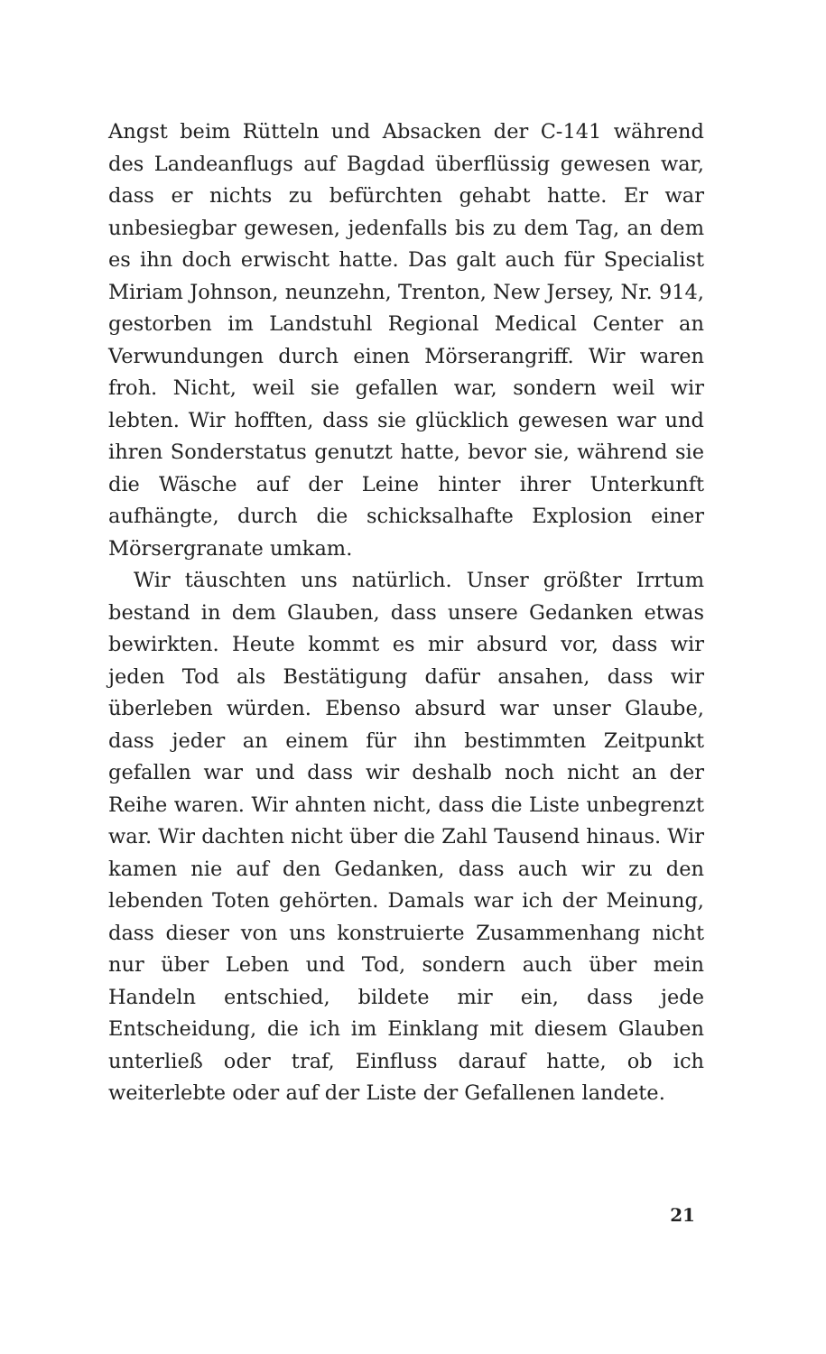Angst beim Rütteln und Absacken der C-141 während des Landeanflugs auf Bagdad überflüssig gewesen war, dass er nichts zu befürchten gehabt hatte. Er war unbesiegbar gewesen, jedenfalls bis zu dem Tag, an dem es ihn doch erwischt hatte. Das galt auch für Specialist Miriam Johnson, neunzehn, Trenton, New Jersey, Nr. 914, gestorben im Landstuhl Regional Medical Center an Verwundungen durch einen Mörserangriff. Wir waren froh. Nicht, weil sie gefallen war, sondern weil wir lebten. Wir hofften, dass sie glücklich gewesen war und ihren Sonderstatus genutzt hatte, bevor sie, während sie die Wäsche auf der Leine hinter ihrer Unterkunft aufhängte, durch die schicksalhafte Explosion einer Mörsergranate umkam.
Wir täuschten uns natürlich. Unser größter Irrtum bestand in dem Glauben, dass unsere Gedanken etwas bewirkten. Heute kommt es mir absurd vor, dass wir jeden Tod als Bestätigung dafür ansahen, dass wir überleben würden. Ebenso absurd war unser Glaube, dass jeder an einem für ihn bestimmten Zeitpunkt gefallen war und dass wir deshalb noch nicht an der Reihe waren. Wir ahnten nicht, dass die Liste unbegrenzt war. Wir dachten nicht über die Zahl Tausend hinaus. Wir kamen nie auf den Gedanken, dass auch wir zu den lebenden Toten gehörten. Damals war ich der Meinung, dass dieser von uns konstruierte Zusammenhang nicht nur über Leben und Tod, sondern auch über mein Handeln entschied, bildete mir ein, dass jede Entscheidung, die ich im Einklang mit diesem Glauben unterließ oder traf, Einfluss darauf hatte, ob ich weiterlebte oder auf der Liste der Gefallenen landete.
21